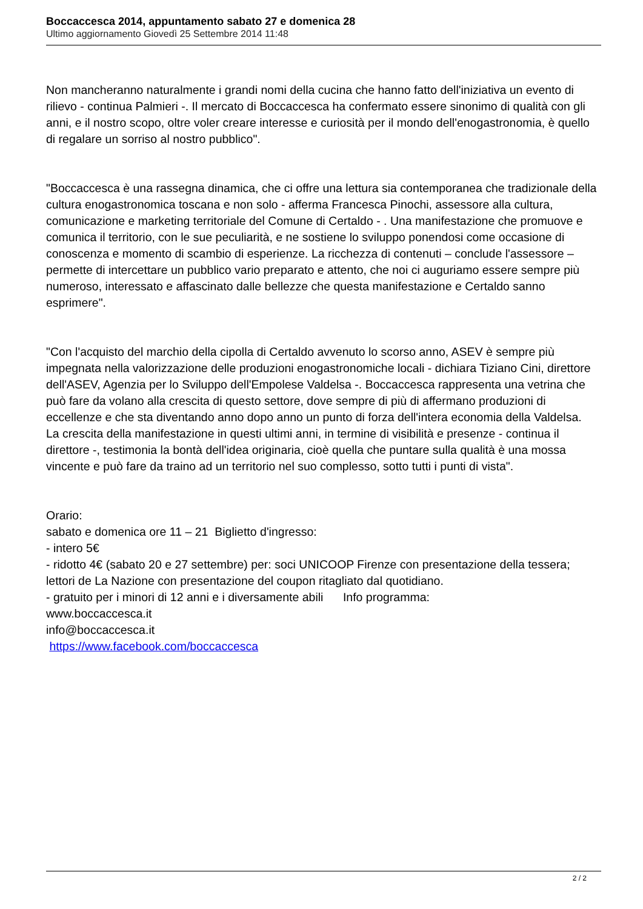Boccaccesca 2014, appuntamento sabato 27 e domenica 28
Ultimo aggiornamento Giovedì 25 Settembre 2014 11:48
Non mancheranno naturalmente i grandi nomi della cucina che hanno fatto dell'iniziativa un evento di rilievo - continua Palmieri -. Il mercato di Boccaccesca ha confermato essere sinonimo di qualità con gli anni, e il nostro scopo, oltre voler creare interesse e curiosità per il mondo dell'enogastronomia, è quello di regalare un sorriso al nostro pubblico".
"Boccaccesca è una rassegna dinamica, che ci offre una lettura sia contemporanea che tradizionale della cultura enogastronomica toscana e non solo - afferma Francesca Pinochi, assessore alla cultura, comunicazione e marketing territoriale del Comune di Certaldo - . Una manifestazione che promuove e comunica il territorio, con le sue peculiarità, e ne sostiene lo sviluppo ponendosi come occasione di conoscenza e momento di scambio di esperienze. La ricchezza di contenuti – conclude l'assessore – permette di intercettare un pubblico vario preparato e attento, che noi ci auguriamo essere sempre più numeroso, interessato e affascinato dalle bellezze che questa manifestazione e Certaldo sanno esprimere".
"Con l'acquisto del marchio della cipolla di Certaldo avvenuto lo scorso anno, ASEV è sempre più impegnata nella valorizzazione delle produzioni enogastronomiche locali - dichiara Tiziano Cini, direttore dell'ASEV, Agenzia per lo Sviluppo dell'Empolese Valdelsa -. Boccaccesca rappresenta una vetrina che può fare da volano alla crescita di questo settore, dove sempre di più di affermano produzioni di eccellenze e che sta diventando anno dopo anno un punto di forza dell'intera economia della Valdelsa. La crescita della manifestazione in questi ultimi anni, in termine di visibilità e presenze - continua il direttore -, testimonia la bontà dell'idea originaria, cioè quella che puntare sulla qualità è una mossa vincente e può fare da traino ad un territorio nel suo complesso, sotto tutti i punti di vista".
Orario:
sabato e domenica ore 11 – 21 Biglietto d'ingresso:
- intero 5€
- ridotto 4€ (sabato 20 e 27 settembre) per: soci UNICOOP Firenze con presentazione della tessera; lettori de La Nazione con presentazione del coupon ritagliato dal quotidiano.
- gratuito per i minori di 12 anni e i diversamente abili Info programma:
www.boccaccesca.it
info@boccaccesca.it
https://www.facebook.com/boccaccesca
2 / 2